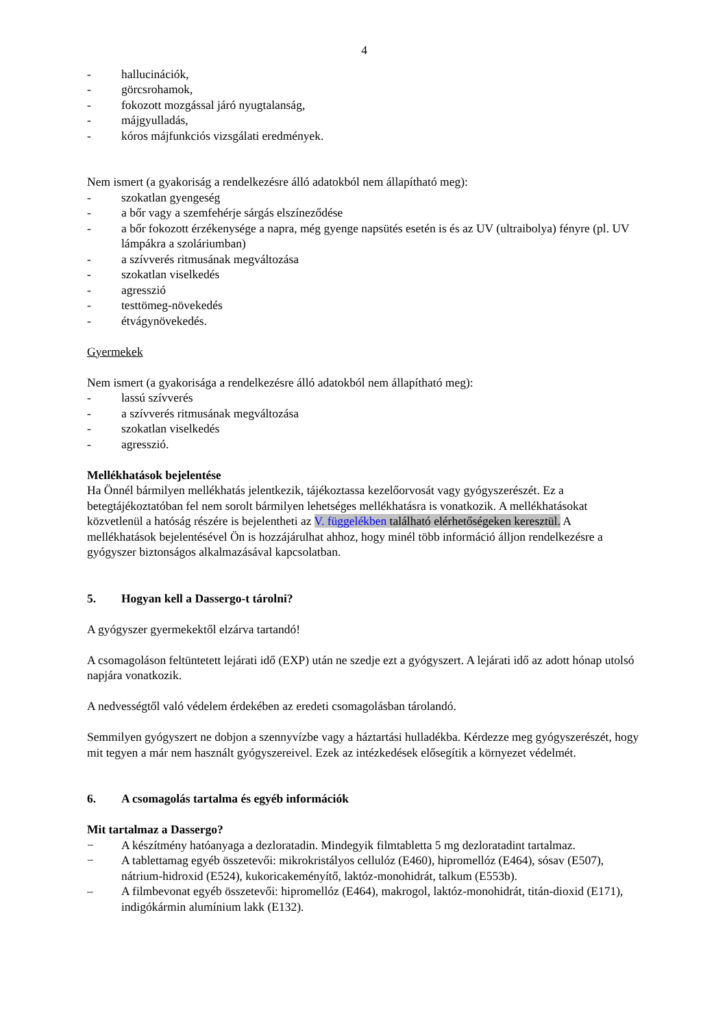4
- hallucinációk,
- görcsrohamok,
- fokozott mozgással járó nyugtalanság,
- májgyulladás,
- kóros májfunkciós vizsgálati eredmények.
Nem ismert (a gyakoriság a rendelkezésre álló adatokból nem állapítható meg):
- szokatlan gyengeség
- a bőr vagy a szemfehérje sárgás elszíneződése
- a bőr fokozott érzékenysége a napra, még gyenge napsütés esetén is és az UV (ultraibolya) fényre (pl. UV lámpákra a szoláriumban)
- a szívverés ritmusának megváltozása
- szokatlan viselkedés
- agresszió
- testtömeg-növekedés
- étvágynövekedés.
Gyermekek
Nem ismert (a gyakorisága a rendelkezésre álló adatokból nem állapítható meg):
- lassú szívverés
- a szívverés ritmusának megváltozása
- szokatlan viselkedés
- agresszió.
Mellékhatások bejelentése
Ha Önnél bármilyen mellékhatás jelentkezik, tájékoztassa kezelőorvosát vagy gyógyszerészét. Ez a betegtájékoztatóban fel nem sorolt bármilyen lehetséges mellékhatásra is vonatkozik. A mellékhatásokat közvetlenül a hatóság részére is bejelentheti az V. függelékben található elérhetőségeken keresztül. A mellékhatások bejelentésével Ön is hozzájárulhat ahhoz, hogy minél több információ álljon rendelkezésre a gyógyszer biztonságos alkalmazásával kapcsolatban.
5. Hogyan kell a Dassergo-t tárolni?
A gyógyszer gyermekektől elzárva tartandó!
A csomagoláson feltüntetett lejárati idő (EXP) után ne szedje ezt a gyógyszert. A lejárati idő az adott hónap utolsó napjára vonatkozik.
A nedvességtől való védelem érdekében az eredeti csomagolásban tárolandó.
Semmilyen gyógyszert ne dobjon a szennyvízbe vagy a háztartási hulladékba. Kérdezze meg gyógyszerészét, hogy mit tegyen a már nem használt gyógyszereivel. Ezek az intézkedések elősegítik a környezet védelmét.
6. A csomagolás tartalma és egyéb információk
Mit tartalmaz a Dassergo?
− A készítmény hatóanyaga a dezloratadin. Mindegyik filmtabletta 5 mg dezloratadint tartalmaz.
− A tablettamag egyéb összetevői: mikrokristályos cellulóz (E460), hipromellóz (E464), sósav (E507), nátrium-hidroxid (E524), kukoricakeményítő, laktóz-monohidrát, talkum (E553b).
– A filmbevonat egyéb összetevői: hipromellóz (E464), makrogol, laktóz-monohidrát, titán-dioxid (E171), indigókármin alumínium lakk (E132).